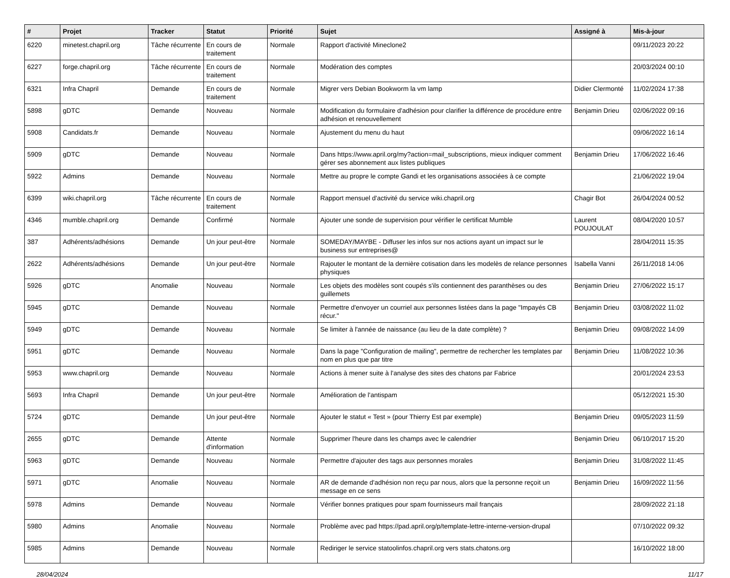| # | Projet | Tracker | Statut | Priorité | Sujet | Assigné à | Mis-à-jour |
| --- | --- | --- | --- | --- | --- | --- | --- |
| 6220 | minetest.chapril.org | Tâche récurrente | En cours de traitement | Normale | Rapport d'activité Mineclone2 | | 09/11/2023 20:22 |
| 6227 | forge.chapril.org | Tâche récurrente | En cours de traitement | Normale | Modération des comptes | | 20/03/2024 00:10 |
| 6321 | Infra Chapril | Demande | En cours de traitement | Normale | Migrer vers Debian Bookworm la vm lamp | Didier Clermonté | 11/02/2024 17:38 |
| 5898 | gDTC | Demande | Nouveau | Normale | Modification du formulaire d'adhésion pour clarifier la différence de procédure entre adhésion et renouvellement | Benjamin Drieu | 02/06/2022 09:16 |
| 5908 | Candidats.fr | Demande | Nouveau | Normale | Ajustement du menu du haut | | 09/06/2022 16:14 |
| 5909 | gDTC | Demande | Nouveau | Normale | Dans https://www.april.org/my?action=mail_subscriptions, mieux indiquer comment gérer ses abonnement aux listes publiques | Benjamin Drieu | 17/06/2022 16:46 |
| 5922 | Admins | Demande | Nouveau | Normale | Mettre au propre le compte Gandi et les organisations associées à ce compte | | 21/06/2022 19:04 |
| 6399 | wiki.chapril.org | Tâche récurrente | En cours de traitement | Normale | Rapport mensuel d'activité du service wiki.chapril.org | Chagir Bot | 26/04/2024 00:52 |
| 4346 | mumble.chapril.org | Demande | Confirmé | Normale | Ajouter une sonde de supervision pour vérifier le certificat Mumble | Laurent POUJOULAT | 08/04/2020 10:57 |
| 387 | Adhérents/adhésions | Demande | Un jour peut-être | Normale | SOMEDAY/MAYBE - Diffuser les infos sur nos actions ayant un impact sur le business sur entreprises@ | | 28/04/2011 15:35 |
| 2622 | Adhérents/adhésions | Demande | Un jour peut-être | Normale | Rajouter le montant de la dernière cotisation dans les modelès de relance personnes physiques | Isabella Vanni | 26/11/2018 14:06 |
| 5926 | gDTC | Anomalie | Nouveau | Normale | Les objets des modèles sont coupés s'ils contiennent des paranthèses ou des guillemets | Benjamin Drieu | 27/06/2022 15:17 |
| 5945 | gDTC | Demande | Nouveau | Normale | Permettre d'envoyer un courriel aux personnes listées dans la page "Impayés CB récur." | Benjamin Drieu | 03/08/2022 11:02 |
| 5949 | gDTC | Demande | Nouveau | Normale | Se limiter à l'année de naissance (au lieu de la date complète) ? | Benjamin Drieu | 09/08/2022 14:09 |
| 5951 | gDTC | Demande | Nouveau | Normale | Dans la page "Configuration de mailing", permettre de rechercher les templates par nom en plus que par titre | Benjamin Drieu | 11/08/2022 10:36 |
| 5953 | www.chapril.org | Demande | Nouveau | Normale | Actions à mener suite à l'analyse des sites des chatons par Fabrice | | 20/01/2024 23:53 |
| 5693 | Infra Chapril | Demande | Un jour peut-être | Normale | Amélioration de l'antispam | | 05/12/2021 15:30 |
| 5724 | gDTC | Demande | Un jour peut-être | Normale | Ajouter le statut « Test » (pour Thierry Est par exemple) | Benjamin Drieu | 09/05/2023 11:59 |
| 2655 | gDTC | Demande | Attente d'information | Normale | Supprimer l'heure dans les champs avec le calendrier | Benjamin Drieu | 06/10/2017 15:20 |
| 5963 | gDTC | Demande | Nouveau | Normale | Permettre d'ajouter des tags aux personnes morales | Benjamin Drieu | 31/08/2022 11:45 |
| 5971 | gDTC | Anomalie | Nouveau | Normale | AR de demande d'adhésion non reçu par nous, alors que la personne reçoit un message en ce sens | Benjamin Drieu | 16/09/2022 11:56 |
| 5978 | Admins | Demande | Nouveau | Normale | Vérifier bonnes pratiques pour spam fournisseurs mail français | | 28/09/2022 21:18 |
| 5980 | Admins | Anomalie | Nouveau | Normale | Problème avec pad https://pad.april.org/p/template-lettre-interne-version-drupal | | 07/10/2022 09:32 |
| 5985 | Admins | Demande | Nouveau | Normale | Rediriger le service statoolinfos.chapril.org vers stats.chatons.org | | 16/10/2022 18:00 |
28/04/2024 11/17